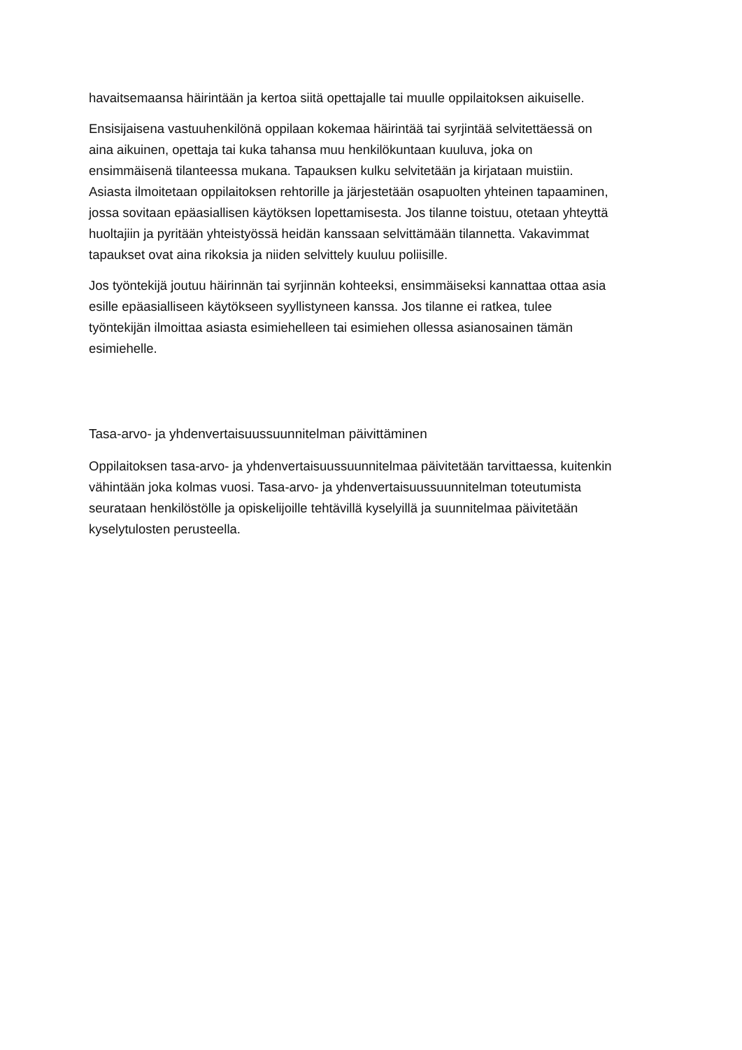havaitsemaansa häirintään ja kertoa siitä opettajalle tai muulle oppilaitoksen aikuiselle.
Ensisijaisena vastuuhenkilönä oppilaan kokemaa häirintää tai syrjintää selvitettäessä on aina aikuinen, opettaja tai kuka tahansa muu henkilökuntaan kuuluva, joka on ensimmäisenä tilanteessa mukana. Tapauksen kulku selvitetään ja kirjataan muistiin. Asiasta ilmoitetaan oppilaitoksen rehtorille ja järjestetään osapuolten yhteinen tapaaminen, jossa sovitaan epäasiallisen käytöksen lopettamisesta. Jos tilanne toistuu, otetaan yhteyttä huoltajiin ja pyritään yhteistyössä heidän kanssaan selvittämään tilannetta. Vakavimmat tapaukset ovat aina rikoksia ja niiden selvittely kuuluu poliisille.
Jos työntekijä joutuu häirinnän tai syrjinnän kohteeksi, ensimmäiseksi kannattaa ottaa asia esille epäasialliseen käytökseen syyllistyneen kanssa. Jos tilanne ei ratkea, tulee työntekijän ilmoittaa asiasta esimiehelleen tai esimiehen ollessa asianosainen tämän esimiehelle.
Tasa-arvo- ja yhdenvertaisuussuunnitelman päivittäminen
Oppilaitoksen tasa-arvo- ja yhdenvertaisuussuunnitelmaa päivitetään tarvittaessa, kuitenkin vähintään joka kolmas vuosi. Tasa-arvo- ja yhdenvertaisuussuunnitelman toteutumista seurataan henkilöstölle ja opiskelijoille tehtävillä kyselyillä ja suunnitelmaa päivitetään kyselytulosten perusteella.